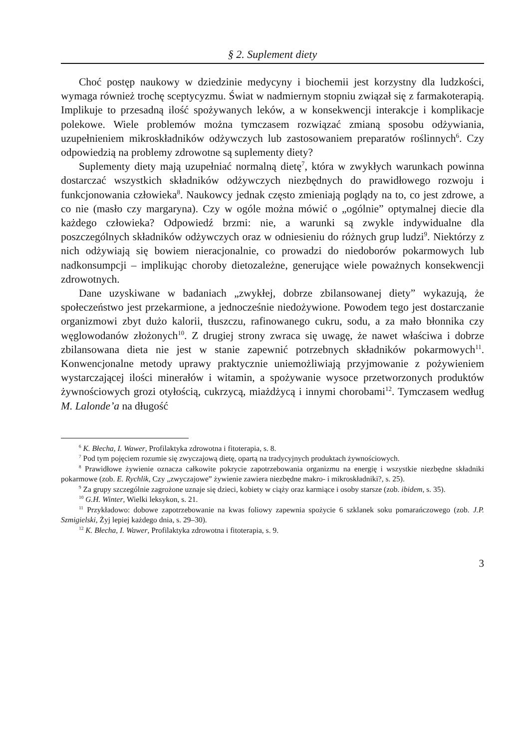§ 2. Suplement diety
Choć postęp naukowy w dziedzinie medycyny i biochemii jest korzystny dla ludzkości, wymaga również trochę sceptycyzmu. Świat w nadmiernym stopniu związał się z farmakoterapią. Implikuje to przesadną ilość spożywanych leków, a w konsekwencji interakcje i komplikacje polekowe. Wiele problemów można tymczasem rozwiązać zmianą sposobu odżywiania, uzupełnieniem mikroskładników odżywczych lub zastosowaniem preparatów roślinnych<sup>6</sup>. Czy odpowiedzią na problemy zdrowotne są suplementy diety?
Suplementy diety mają uzupełniać normalną dietę<sup>7</sup>, która w zwykłych warunkach powinna dostarczać wszystkich składników odżywczych niezbędnych do prawidłowego rozwoju i funkcjonowania człowieka<sup>8</sup>. Naukowcy jednak często zmieniają poglądy na to, co jest zdrowe, a co nie (masło czy margaryna). Czy w ogóle można mówić o „ogólnie” optymalnej diecie dla każdego człowieka? Odpowiedź brzmi: nie, a warunki są zwykle indywidualne dla poszczególnych składników odżywczych oraz w odniesieniu do różnych grup ludzi<sup>9</sup>. Niektórzy z nich odżywiają się bowiem nieracjonalnie, co prowadzi do niedoborów pokarmowych lub nadkonsumpcji – implikując choroby dietozależne, generujące wiele poważnych konsekwencji zdrowotnych.
Dane uzyskiwane w badaniach „zwykłej, dobrze zbilansowanej diety” wykazują, że społeczeństwo jest przekarmione, a jednocześnie niedożywione. Powodem tego jest dostarczanie organizmowi zbyt dużo kalorii, tłuszczu, rafinowanego cukru, sodu, a za mało błonnika czy węglowodanów złożonych<sup>10</sup>. Z drugiej strony zwraca się uwagę, że nawet właściwa i dobrze zbilansowana dieta nie jest w stanie zapewnić potrzebnych składników pokarmowych<sup>11</sup>. Konwencjonalne metody uprawy praktycznie uniemożliwiają przyjmowanie z pożywieniem wystarczającej ilości minerałów i witamin, a spożywanie wysoce przetworzonych produktów żywnościowych grozi otyłością, cukrzycą, miażdżycą i innymi chorobami<sup>12</sup>. Tymczasem według M. Lalonde’a na długość
<sup>6</sup> K. Błecha, I. Wawer, Profilaktyka zdrowotna i fitoterapia, s. 8.
<sup>7</sup> Pod tym pojęciem rozumie się zwyczajową dietę, opartą na tradycyjnych produktach żywnościowych.
<sup>8</sup> Prawidłowe żywienie oznacza całkowite pokrycie zapotrzebowania organizmu na energię i wszystkie niezbędne składniki pokarmowe (zob. E. Rychlik, Czy „zwyczajowe” żywienie zawiera niezbędne makro- i mikroskładniki?, s. 25).
<sup>9</sup> Za grupy szczególnie zagrożone uznaje się dzieci, kobiety w ciąży oraz karmiące i osoby starsze (zob. ibidem, s. 35).
<sup>10</sup> G.H. Winter, Wielki leksykon, s. 21.
<sup>11</sup> Przykładowo: dobowe zapotrzebowanie na kwas foliowy zapewnia spożycie 6 szklanek soku pomarańczowego (zob. J.P. Szmigielski, Żyj lepiej każdego dnia, s. 29–30).
<sup>12</sup> K. Błecha, I. Wawer, Profilaktyka zdrowotna i fitoterapia, s. 9.
3